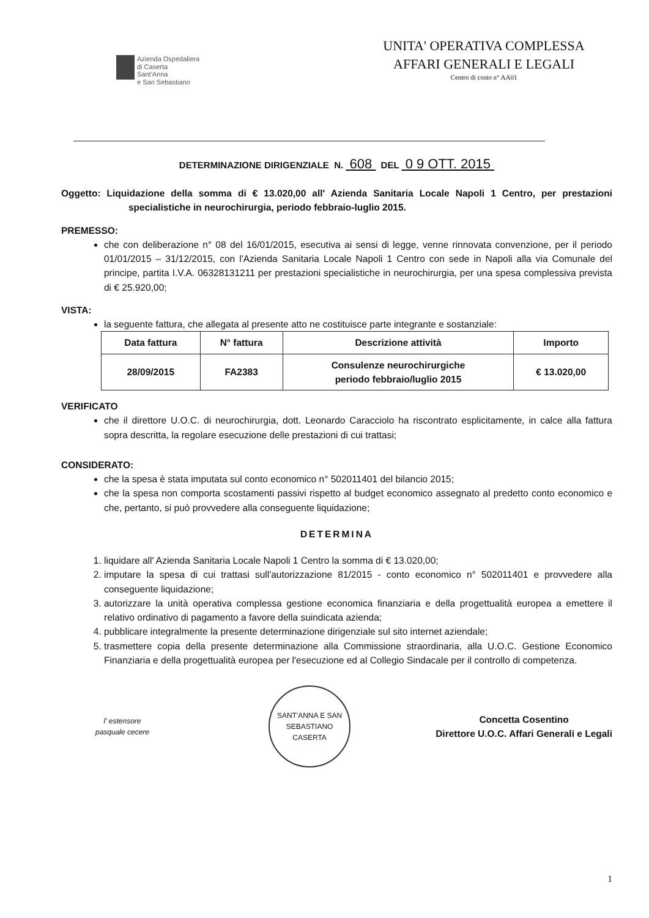Azienda Ospedaliera
di Caserta
Sant'Anna
e San Sebastiano
UNITA' OPERATIVA COMPLESSA
AFFARI GENERALI E LEGALI
Centro di costo n° AA01
DETERMINAZIONE DIRIGENZIALE N. 608 DEL 0 9 OTT. 2015
Oggetto: Liquidazione della somma di € 13.020,00 all' Azienda Sanitaria Locale Napoli 1 Centro, per prestazioni specialistiche in neurochirurgia, periodo febbraio-luglio 2015.
PREMESSO:
che con deliberazione n° 08 del 16/01/2015, esecutiva ai sensi di legge, venne rinnovata convenzione, per il periodo 01/01/2015 – 31/12/2015, con l'Azienda Sanitaria Locale Napoli 1 Centro con sede in Napoli alla via Comunale del principe, partita I.V.A. 06328131211 per prestazioni specialistiche in neurochirurgia, per una spesa complessiva prevista di € 25.920,00;
VISTA:
la seguente fattura, che allegata al presente atto ne costituisce parte integrante e sostanziale:
| Data fattura | N° fattura | Descrizione attività | Importo |
| --- | --- | --- | --- |
| 28/09/2015 | FA2383 | Consulenze neurochirurgiche periodo febbraio/luglio 2015 | € 13.020,00 |
VERIFICATO
che il direttore U.O.C. di neurochirurgia, dott. Leonardo Caracciolo ha riscontrato esplicitamente, in calce alla fattura sopra descritta, la regolare esecuzione delle prestazioni di cui trattasi;
CONSIDERATO:
che la spesa è stata imputata sul conto economico n° 502011401 del bilancio 2015;
che la spesa non comporta scostamenti passivi rispetto al budget economico assegnato al predetto conto economico e che, pertanto, si può provvedere alla conseguente liquidazione;
DETERMINA
1. liquidare all' Azienda Sanitaria Locale Napoli 1 Centro la somma di € 13.020,00;
2. imputare la spesa di cui trattasi sull'autorizzazione 81/2015 - conto economico n° 502011401 e provvedere alla conseguente liquidazione;
3. autorizzare la unità operativa complessa gestione economica finanziaria e della progettualità europea a emettere il relativo ordinativo di pagamento a favore della suindicata azienda;
4. pubblicare integralmente la presente determinazione dirigenziale sul sito internet aziendale;
5. trasmettere copia della presente determinazione alla Commissione straordinaria, alla U.O.C. Gestione Economico Finanziaria e della progettualità europea per l'esecuzione ed al Collegio Sindacale per il controllo di competenza.
l' estensore
pasquale cecere
SANT'ANNA E SAN SEBASTIANO
CASERTA
Concetta Cosentino
Direttore U.O.C. Affari Generali e Legali
1